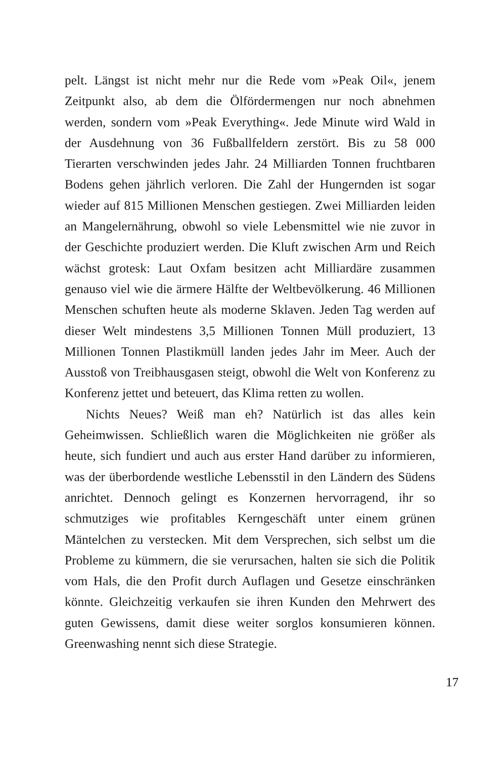pelt. Längst ist nicht mehr nur die Rede vom »Peak Oil«, jenem Zeitpunkt also, ab dem die Ölfördermengen nur noch abnehmen werden, sondern vom »Peak Everything«. Jede Minute wird Wald in der Ausdehnung von 36 Fußballfeldern zerstört. Bis zu 58 000 Tierarten verschwinden jedes Jahr. 24 Milliarden Tonnen fruchtbaren Bodens gehen jährlich verloren. Die Zahl der Hungernden ist sogar wieder auf 815 Millionen Menschen gestiegen. Zwei Milliarden leiden an Mangelernährung, obwohl so viele Lebensmittel wie nie zuvor in der Geschichte produziert werden. Die Kluft zwischen Arm und Reich wächst grotesk: Laut Oxfam besitzen acht Milliardäre zusammen genauso viel wie die ärmere Hälfte der Weltbevölkerung. 46 Millionen Menschen schuften heute als moderne Sklaven. Jeden Tag werden auf dieser Welt mindestens 3,5 Millionen Tonnen Müll produziert, 13 Millionen Tonnen Plastikmüll landen jedes Jahr im Meer. Auch der Ausstoß von Treibhausgasen steigt, obwohl die Welt von Konferenz zu Konferenz jettet und beteuert, das Klima retten zu wollen.
Nichts Neues? Weiß man eh? Natürlich ist das alles kein Geheimwissen. Schließlich waren die Möglichkeiten nie größer als heute, sich fundiert und auch aus erster Hand darüber zu informieren, was der überbordende westliche Lebensstil in den Ländern des Südens anrichtet. Dennoch gelingt es Konzernen hervorragend, ihr so schmutziges wie profitables Kerngeschäft unter einem grünen Mäntelchen zu verstecken. Mit dem Versprechen, sich selbst um die Probleme zu kümmern, die sie verursachen, halten sie sich die Politik vom Hals, die den Profit durch Auflagen und Gesetze einschränken könnte. Gleichzeitig verkaufen sie ihren Kunden den Mehrwert des guten Gewissens, damit diese weiter sorglos konsumieren können. Greenwashing nennt sich diese Strategie.
17